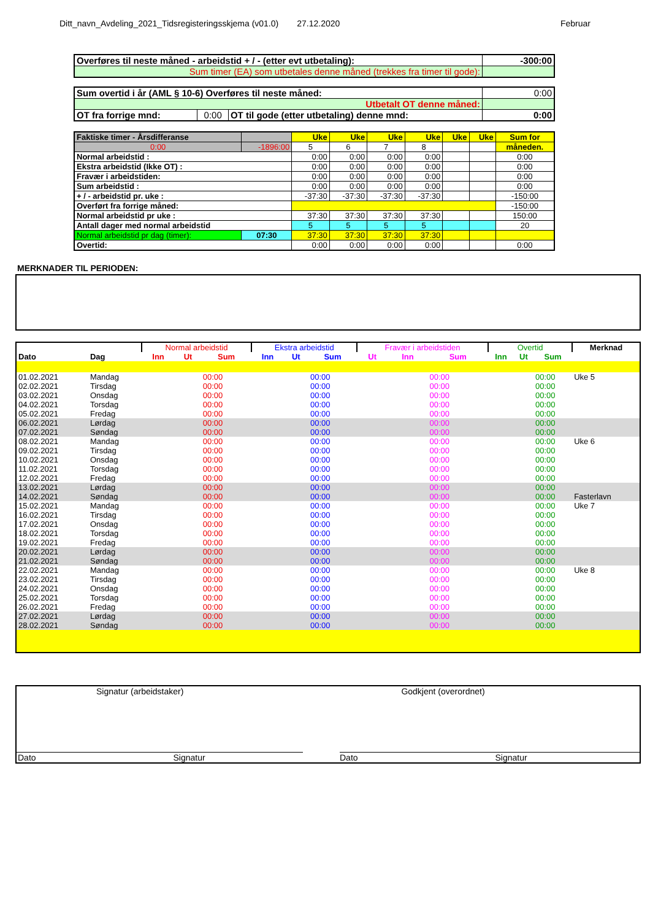Ditt_navn_Avdeling_2021_Tidsregisteringsskjema (v01.0) 27.12.2020 Februar
| Overføres til neste måned - arbeidstid + / - (etter evt utbetaling): | -300:00 |
| Sum timer (EA) som utbetales denne måned (trekkes fra timer til gode): | |
| Sum overtid i år (AML § 10-6) Overføres til neste måned: | | | 0:00 |
| Utbetalt OT denne måned: | | | |
| OT fra forrige mnd: | 0:00 | OT til gode (etter utbetaling) denne mnd: | 0:00 |
| Faktiske timer - Årsdifferanse | | Uke | Uke | Uke | Uke | Uke | Uke | Sum for |
| 0:00 | -1896:00 | 5 | 6 | 7 | 8 | | | måneden. |
| Normal arbeidstid : | | 0:00 | 0:00 | 0:00 | 0:00 | | | 0:00 |
| Ekstra arbeidstid (Ikke OT) : | | 0:00 | 0:00 | 0:00 | 0:00 | | | 0:00 |
| Fravær i arbeidstiden: | | 0:00 | 0:00 | 0:00 | 0:00 | | | 0:00 |
| Sum arbeidstid : | | 0:00 | 0:00 | 0:00 | 0:00 | | | 0:00 |
| + / - arbeidstid pr. uke : | | -37:30 | -37:30 | -37:30 | -37:30 | | | -150:00 |
| Overført fra forrige måned: | | | | | | | | -150:00 |
| Normal arbeidstid pr uke : | | 37:30 | 37:30 | 37:30 | 37:30 | | | 150:00 |
| Antall dager med normal arbeidstid | | 5 | 5 | 5 | 5 | | | 20 |
| Normal arbeidstid pr dag (timer): | 07:30 | 37:30 | 37:30 | 37:30 | 37:30 | | | |
| Overtid: | | 0:00 | 0:00 | 0:00 | 0:00 | | | 0:00 |
MERKNADER TIL PERIODEN:
| | | Normal arbeidstid | | | Ekstra arbeidstid | | | Fravær i arbeidstiden | | | Overtid | | | Merknad |
| Dato | Dag | Inn | Ut | Sum | Inn | Ut | Sum | Ut | Inn | Sum | Inn | Ut | Sum | |
| 01.02.2021 | Mandag | | | 00:00 | | | 00:00 | | | 00:00 | | | 00:00 | Uke 5 |
| 02.02.2021 | Tirsdag | | | 00:00 | | | 00:00 | | | 00:00 | | | 00:00 | |
| 03.02.2021 | Onsdag | | | 00:00 | | | 00:00 | | | 00:00 | | | 00:00 | |
| 04.02.2021 | Torsdag | | | 00:00 | | | 00:00 | | | 00:00 | | | 00:00 | |
| 05.02.2021 | Fredag | | | 00:00 | | | 00:00 | | | 00:00 | | | 00:00 | |
| 06.02.2021 | Lørdag | | | 00:00 | | | 00:00 | | | 00:00 | | | 00:00 | |
| 07.02.2021 | Søndag | | | 00:00 | | | 00:00 | | | 00:00 | | | 00:00 | |
| 08.02.2021 | Mandag | | | 00:00 | | | 00:00 | | | 00:00 | | | 00:00 | Uke 6 |
| 09.02.2021 | Tirsdag | | | 00:00 | | | 00:00 | | | 00:00 | | | 00:00 | |
| 10.02.2021 | Onsdag | | | 00:00 | | | 00:00 | | | 00:00 | | | 00:00 | |
| 11.02.2021 | Torsdag | | | 00:00 | | | 00:00 | | | 00:00 | | | 00:00 | |
| 12.02.2021 | Fredag | | | 00:00 | | | 00:00 | | | 00:00 | | | 00:00 | |
| 13.02.2021 | Lørdag | | | 00:00 | | | 00:00 | | | 00:00 | | | 00:00 | |
| 14.02.2021 | Søndag | | | 00:00 | | | 00:00 | | | 00:00 | | | 00:00 | Fasterlavn |
| 15.02.2021 | Mandag | | | 00:00 | | | 00:00 | | | 00:00 | | | 00:00 | Uke 7 |
| 16.02.2021 | Tirsdag | | | 00:00 | | | 00:00 | | | 00:00 | | | 00:00 | |
| 17.02.2021 | Onsdag | | | 00:00 | | | 00:00 | | | 00:00 | | | 00:00 | |
| 18.02.2021 | Torsdag | | | 00:00 | | | 00:00 | | | 00:00 | | | 00:00 | |
| 19.02.2021 | Fredag | | | 00:00 | | | 00:00 | | | 00:00 | | | 00:00 | |
| 20.02.2021 | Lørdag | | | 00:00 | | | 00:00 | | | 00:00 | | | 00:00 | |
| 21.02.2021 | Søndag | | | 00:00 | | | 00:00 | | | 00:00 | | | 00:00 | |
| 22.02.2021 | Mandag | | | 00:00 | | | 00:00 | | | 00:00 | | | 00:00 | Uke 8 |
| 23.02.2021 | Tirsdag | | | 00:00 | | | 00:00 | | | 00:00 | | | 00:00 | |
| 24.02.2021 | Onsdag | | | 00:00 | | | 00:00 | | | 00:00 | | | 00:00 | |
| 25.02.2021 | Torsdag | | | 00:00 | | | 00:00 | | | 00:00 | | | 00:00 | |
| 26.02.2021 | Fredag | | | 00:00 | | | 00:00 | | | 00:00 | | | 00:00 | |
| 27.02.2021 | Lørdag | | | 00:00 | | | 00:00 | | | 00:00 | | | 00:00 | |
| 28.02.2021 | Søndag | | | 00:00 | | | 00:00 | | | 00:00 | | | 00:00 | |
Signatur (arbeidstaker) Godkjent (overordnet)
Dato Signatur Dato Signatur